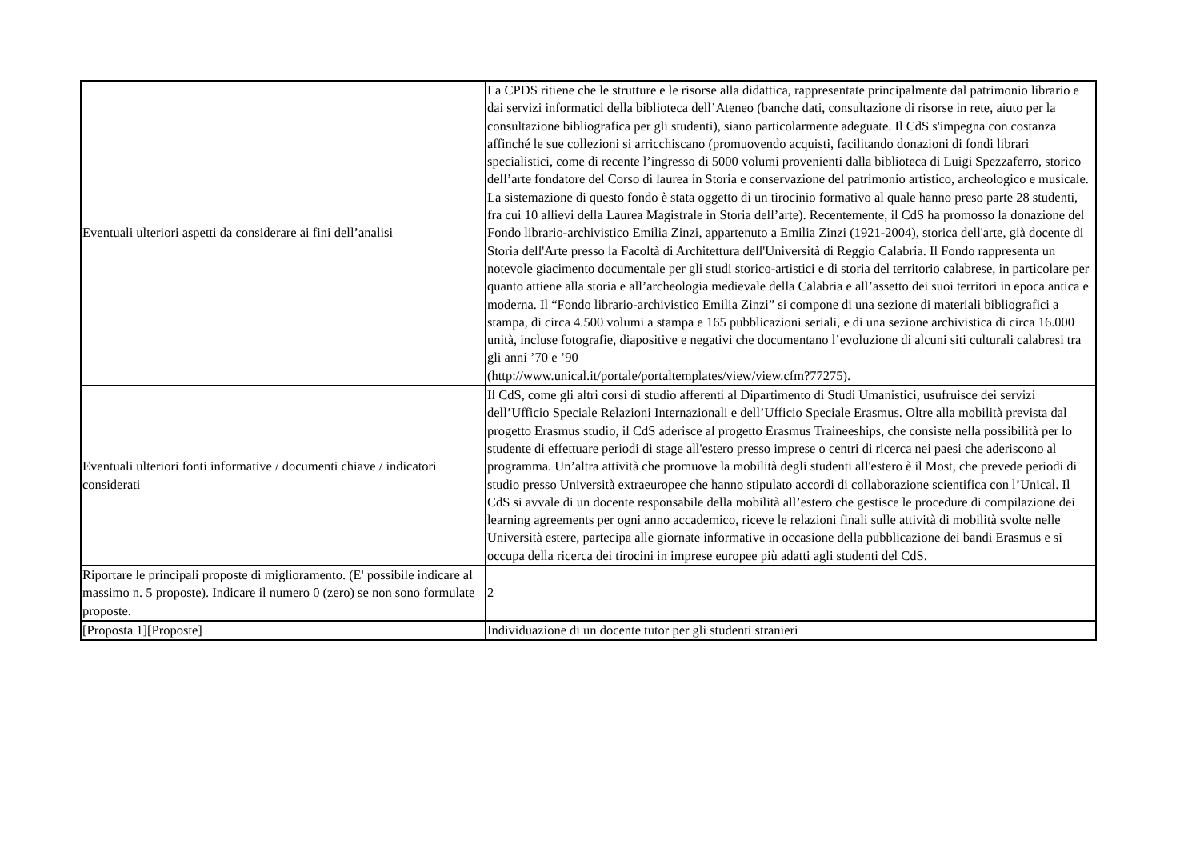| Eventuali ulteriori aspetti da considerare ai fini dell’analisi | La CPDS ritiene che le strutture e le risorse alla didattica, rappresentate principalmente dal patrimonio librario e dai servizi informatici della biblioteca dell’Ateneo (banche dati, consultazione di risorse in rete, aiuto per la consultazione bibliografica per gli studenti), siano particolarmente adeguate. Il CdS s'impegna con costanza affinché le sue collezioni si arricchiscano (promuovendo acquisti, facilitando donazioni di fondi librari specialistici, come di recente l’ingresso di 5000 volumi provenienti dalla biblioteca di Luigi Spezzaferro, storico dell’arte fondatore del Corso di laurea in Storia e conservazione del patrimonio artistico, archeologico e musicale. La sistemazione di questo fondo è stata oggetto di un tirocinio formativo al quale hanno preso parte 28 studenti, fra cui 10 allievi della Laurea Magistrale in Storia dell’arte). Recentemente, il CdS ha promosso la donazione del Fondo librario-archivistico Emilia Zinzi, appartenuto a Emilia Zinzi (1921-2004), storica dell'arte, già docente di Storia dell'Arte presso la Facoltà di Architettura dell'Università di Reggio Calabria. Il Fondo rappresenta un notevole giacimento documentale per gli studi storico-artistici e di storia del territorio calabrese, in particolare per quanto attiene alla storia e all’archeologia medievale della Calabria e all’assetto dei suoi territori in epoca antica e moderna. Il “Fondo librario-archivistico Emilia Zinzi” si compone di una sezione di materiali bibliografici a stampa, di circa 4.500 volumi a stampa e 165 pubblicazioni seriali, e di una sezione archivistica di circa 16.000 unità, incluse fotografie, diapositive e negativi che documentano l’evoluzione di alcuni siti culturali calabresi tra gli anni ’70 e ’90 (http://www.unical.it/portale/portaltemplates/view/view.cfm?77275). |
| Eventuali ulteriori fonti informative / documenti chiave / indicatori considerati | Il CdS, come gli altri corsi di studio afferenti al Dipartimento di Studi Umanistici, usufruisce dei servizi dell’Ufficio Speciale Relazioni Internazionali e dell’Ufficio Speciale Erasmus. Oltre alla mobilità prevista dal progetto Erasmus studio, il CdS aderisce al progetto Erasmus Traineeships, che consiste nella possibilità per lo studente di effettuare periodi di stage all'estero presso imprese o centri di ricerca nei paesi che aderiscono al programma. Un’altra attività che promuove la mobilità degli studenti all'estero è il Most, che prevede periodi di studio presso Università extraeuropee che hanno stipulato accordi di collaborazione scientifica con l’Unical. Il CdS si avvale di un docente responsabile della mobilità all’estero che gestisce le procedure di compilazione dei learning agreements per ogni anno accademico, riceve le relazioni finali sulle attività di mobilità svolte nelle Università estere, partecipa alle giornate informative in occasione della pubblicazione dei bandi Erasmus e si occupa della ricerca dei tirocini in imprese europee più adatti agli studenti del CdS. |
| Riportare le principali proposte di miglioramento. (E' possibile indicare al massimo n. 5 proposte). Indicare il numero 0 (zero) se non sono formulate proposte. | 2 |
| [Proposta 1][Proposte] | Individuazione di un docente tutor per gli studenti stranieri |